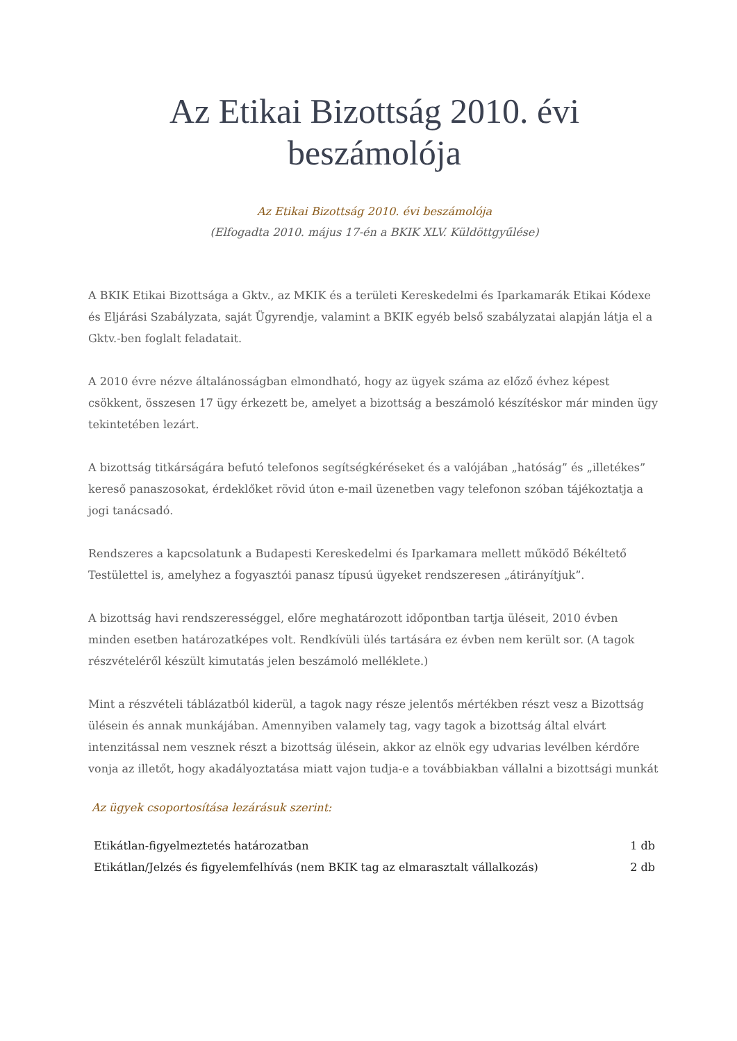Az Etikai Bizottság 2010. évi beszámolója
Az Etikai Bizottság 2010. évi beszámolója
(Elfogadta 2010. május 17-én a BKIK XLV. Küldöttgyűlése)
A BKIK Etikai Bizottsága a Gktv., az MKIK és a területi Kereskedelmi és Iparkamarák Etikai Kódexe és Eljárási Szabályzata, saját Ügyrendje, valamint a BKIK egyéb belső szabályzatai alapján látja el a Gktv.-ben foglalt feladatait.
A 2010 évre nézve általánosságban elmondható, hogy az ügyek száma az előző évhez képest csökkent, összesen 17 ügy érkezett be, amelyet a bizottság a beszámoló készítéskor már minden ügy tekintetében lezárt.
A bizottság titkárságára befutó telefonos segítségkéréseket és a valójában „hatóság” és „illetékes” kereső panaszosokat, érdeklőket rövid úton e-mail üzenetben vagy telefonon szóban tájékoztatja a jogi tanácsadó.
Rendszeres a kapcsolatunk a Budapesti Kereskedelmi és Iparkamara mellett működő Békéltető Testülettel is, amelyhez a fogyasztói panasz típusú ügyeket rendszeresen „átirányítjuk”.
A bizottság havi rendszerességgel, előre meghatározott időpontban tartja üléseit, 2010 évben minden esetben határozatképes volt. Rendkívüli ülés tartására ez évben nem került sor. (A tagok részvételéről készült kimutatás jelen beszámoló melléklete.)
Mint a részvételi táblázatból kiderül, a tagok nagy része jelentős mértékben részt vesz a Bizottság ülésein és annak munkájában. Amennyiben valamely tag, vagy tagok a bizottság által elvárt intenzitással nem vesznek részt a bizottság ülésein, akkor az elnök egy udvarias levélben kérdőre vonja az illetőt, hogy akadályoztatása miatt vajon tudja-e a továbbiakban vállalni a bizottsági munkát
Az ügyek csoportosítása lezárásuk szerint:
| Etikátlan-figyelmeztetés határozatban | 1 db |
| Etikátlan/Jelzés és figyelemfelhívás (nem BKIK tag az elmarasztalt vállalkozás) | 2 db |